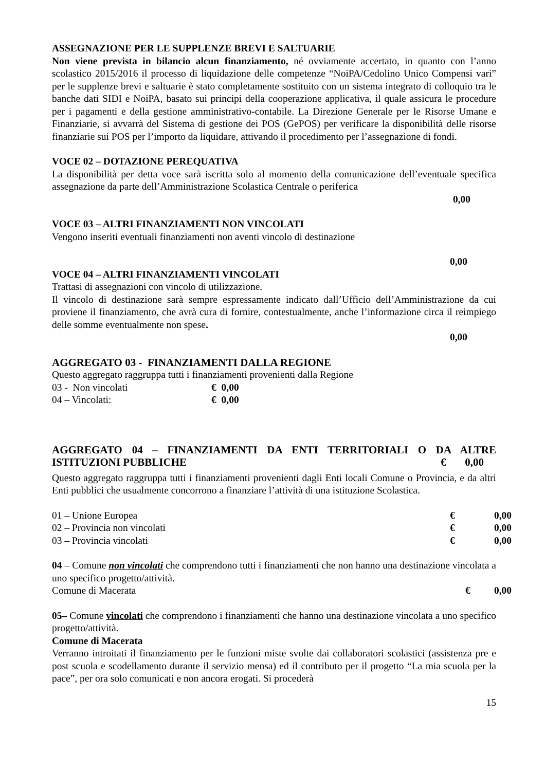ASSEGNAZIONE PER LE SUPPLENZE BREVI E SALTUARIE
Non viene prevista in bilancio alcun finanziamento, né ovviamente accertato, in quanto con l’anno scolastico 2015/2016 il processo di liquidazione delle competenze “NoiPA/Cedolino Unico Compensi vari” per le supplenze brevi e saltuarie è stato completamente sostituito con un sistema integrato di colloquio tra le banche dati SIDI e NoiPA, basato sui principi della cooperazione applicativa, il quale assicura le procedure per i pagamenti e della gestione amministrativo-contabile. La Direzione Generale per le Risorse Umane e Finanziarie, si avvarrà del Sistema di gestione dei POS (GePOS) per verificare la disponibilità delle risorse finanziarie sui POS per l’importo da liquidare, attivando il procedimento per l’assegnazione di fondi.
VOCE 02 – DOTAZIONE PEREQUATIVA
La disponibilità per detta voce sarà iscritta solo al momento della comunicazione dell’eventuale specifica assegnazione da parte dell’Amministrazione Scolastica Centrale o periferica
0,00
VOCE 03 – ALTRI FINANZIAMENTI NON VINCOLATI
Vengono inseriti eventuali finanziamenti non aventi vincolo di destinazione
0,00
VOCE 04 – ALTRI FINANZIAMENTI VINCOLATI
Trattasi di assegnazioni con vincolo di utilizzazione.
Il vincolo di destinazione sarà sempre espressamente indicato dall’Ufficio dell’Amministrazione da cui proviene il finanziamento, che avrà cura di fornire, contestualmente, anche l’informazione circa il reimpiego delle somme eventualmente non spese.
0,00
AGGREGATO 03 - FINANZIAMENTI DALLA REGIONE
Questo aggregato raggruppa tutti i finanziamenti provenienti dalla Regione
03 - Non vincolati € 0,00
04 – Vincolati: € 0,00
AGGREGATO 04 – FINANZIAMENTI DA ENTI TERRITORIALI O DA ALTRE ISTITUZIONI PUBBLICHE € 0,00
Questo aggregato raggruppa tutti i finanziamenti provenienti dagli Enti locali Comune o Provincia, e da altri Enti pubblici che usualmente concorrono a finanziare l’attività di una istituzione Scolastica.
01 – Unione Europea € 0,00
02 – Provincia non vincolati € 0,00
03 – Provincia vincolati € 0,00
04 – Comune non vincolati che comprendono tutti i finanziamenti che non hanno una destinazione vincolata a uno specifico progetto/attività.
Comune di Macerata € 0,00
05– Comune vincolati che comprendono i finanziamenti che hanno una destinazione vincolata a uno specifico progetto/attività.
Comune di Macerata
Verranno introitati il finanziamento per le funzioni miste svolte dai collaboratori scolastici (assistenza pre e post scuola e scodellamento durante il servizio mensa) ed il contributo per il progetto “La mia scuola per la pace”, per ora solo comunicati e non ancora erogati. Si procederà
15